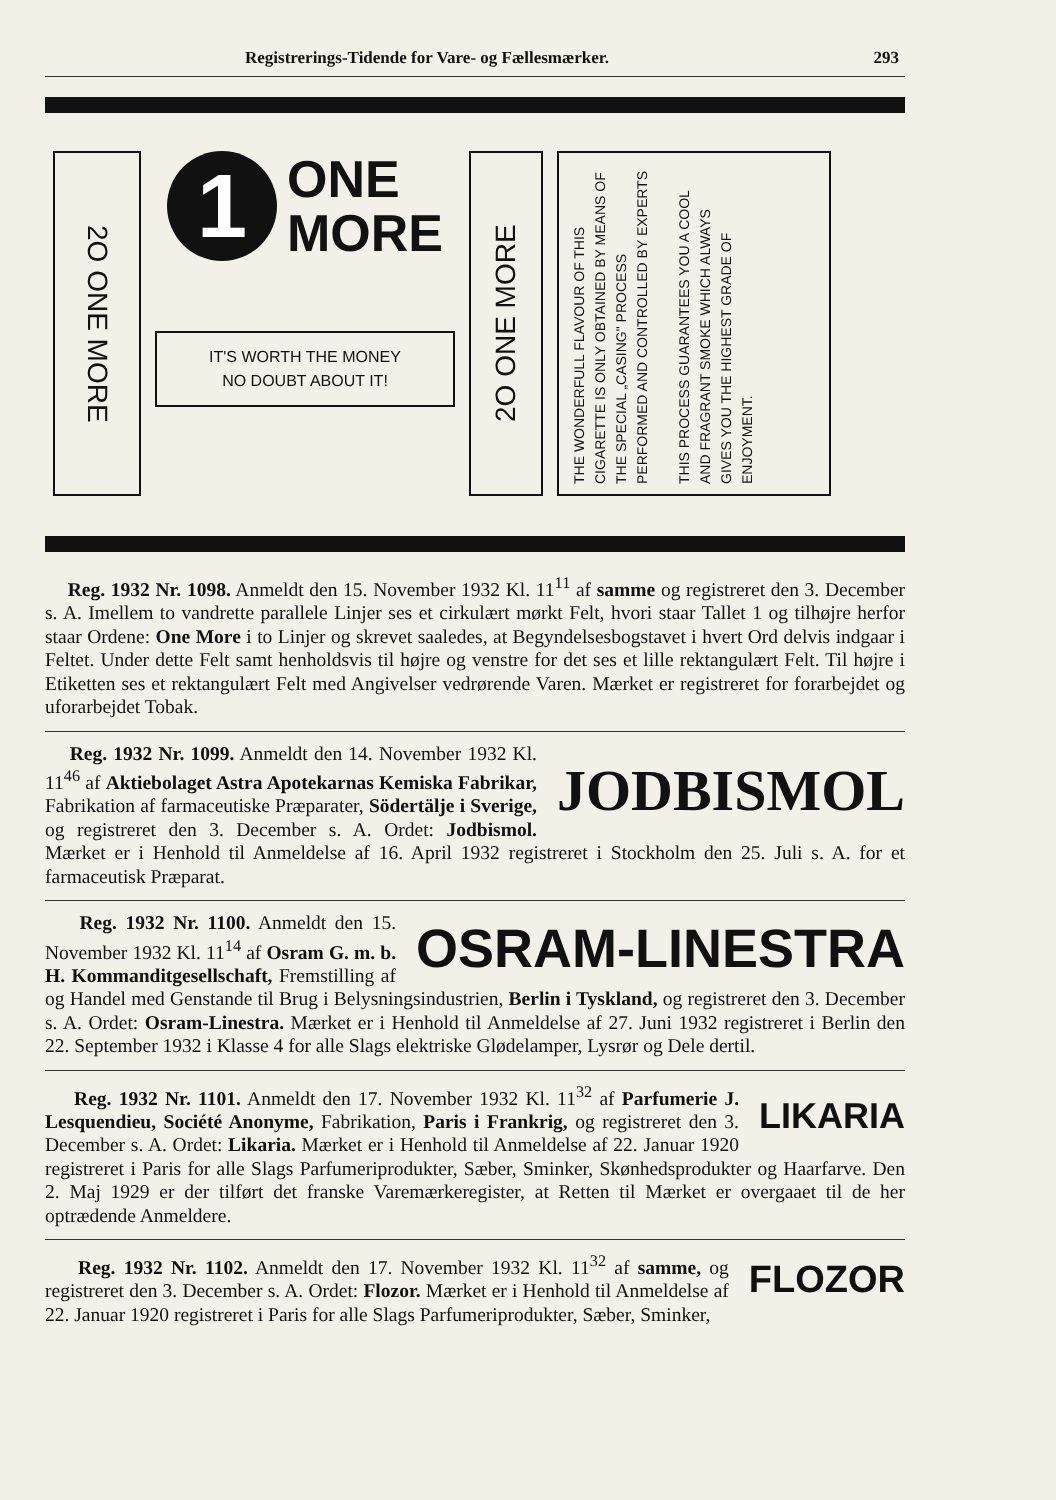Registrerings-Tidende for Vare- og Fællesmærker. 293
2O ONE MORE
1
ONE
MORE
IT'S WORTH THE MONEY
NO DOUBT ABOUT IT!
2O ONE MORE
THE WONDERFULL FLAVOUR OF THIS CIGARETTE IS ONLY OBTAINED BY MEANS OF THE SPECIAL „CASING" PROCESS PERFORMED AND CONTROLLED BY EXPERTS
THIS PROCESS GUARANTEES YOU A COOL AND FRAGRANT SMOKE WHICH ALWAYS GIVES YOU THE HIGHEST GRADE OF ENJOYMENT.
Reg. 1932 Nr. 1098. Anmeldt den 15. November 1932 Kl. 11<sup>11</sup> af samme og registreret den 3. December s. A. Imellem to vandrette parallele Linjer ses et cirkulært mørkt Felt, hvori staar Tallet 1 og tilhøjre herfor staar Ordene: One More i to Linjer og skrevet saaledes, at Begyndelsesbogstavet i hvert Ord delvis indgaar i Feltet. Under dette Felt samt henholdsvis til højre og venstre for det ses et lille rektangulært Felt. Til højre i Etiketten ses et rektangulært Felt med Angivelser vedrørende Varen. Mærket er registreret for forarbejdet og uforarbejdet Tobak.
JODBISMOL
Reg. 1932 Nr. 1099. Anmeldt den 14. November 1932 Kl. 11<sup>46</sup> af Aktiebolaget Astra Apotekarnas Kemiska Fabrikar, Fabrikation af farmaceutiske Præparater, Södertälje i Sverige, og registreret den 3. December s. A. Ordet: Jodbismol. Mærket er i Henhold til Anmeldelse af 16. April 1932 registreret i Stockholm den 25. Juli s. A. for et farmaceutisk Præparat.
OSRAM-LINESTRA
Reg. 1932 Nr. 1100. Anmeldt den 15. November 1932 Kl. 11<sup>14</sup> af Osram G. m. b. H. Kommanditgesellschaft, Fremstilling af og Handel med Genstande til Brug i Belysningsindustrien, Berlin i Tyskland, og registreret den 3. December s. A. Ordet: Osram-Linestra. Mærket er i Henhold til Anmeldelse af 27. Juni 1932 registreret i Berlin den 22. September 1932 i Klasse 4 for alle Slags elektriske Glødelamper, Lysrør og Dele dertil.
LIKARIA
Reg. 1932 Nr. 1101. Anmeldt den 17. November 1932 Kl. 11<sup>32</sup> af Parfumerie J. Lesquendieu, Société Anonyme, Fabrikation, Paris i Frankrig, og registreret den 3. December s. A. Ordet: Likaria. Mærket er i Henhold til Anmeldelse af 22. Januar 1920 registreret i Paris for alle Slags Parfumeriprodukter, Sæber, Sminker, Skønhedsprodukter og Haarfarve. Den 2. Maj 1929 er der tilført det franske Varemærkeregister, at Retten til Mærket er overgaaet til de her optrædende Anmeldere.
FLOZOR
Reg. 1932 Nr. 1102. Anmeldt den 17. November 1932 Kl. 11<sup>32</sup> af samme, og registreret den 3. December s. A. Ordet: Flozor. Mærket er i Henhold til Anmeldelse af 22. Januar 1920 registreret i Paris for alle Slags Parfumeriprodukter, Sæber, Sminker,